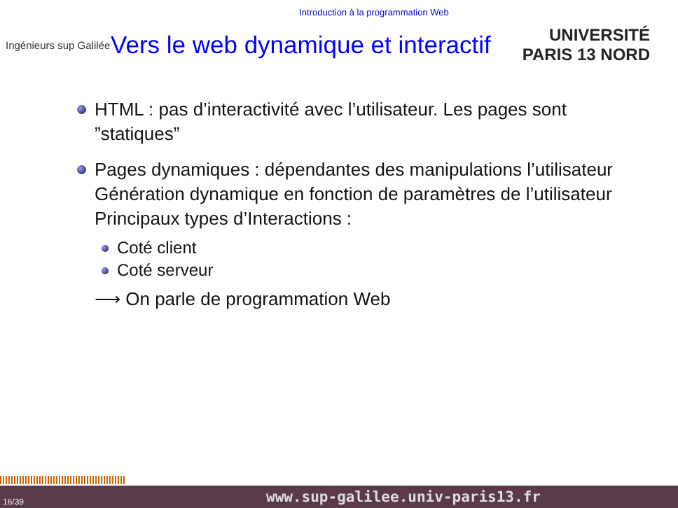Introduction à la programmation Web
Ingénieurs sup Galilée
Vers le web dynamique et interactif
UNIVERSITÉ PARIS 13 NORD
HTML : pas d’interactivité avec l’utilisateur. Les pages sont ”statiques”
Pages dynamiques : dépendantes des manipulations l’utilisateur
Génération dynamique en fonction de paramètres de l’utilisateur
Principaux types d’Interactions :
Coté client
Coté serveur
⟶ On parle de programmation Web
16/39 www.sup-galilee.univ-paris13.fr